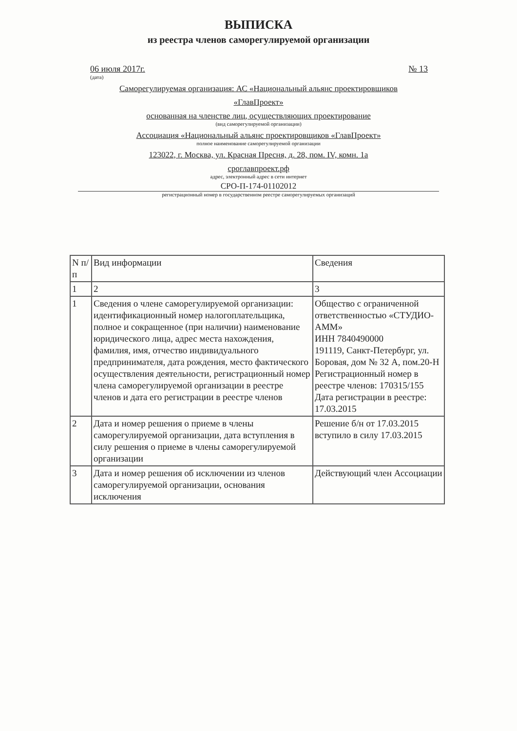ВЫПИСКА
из реестра членов саморегулируемой организации
06 июля 2017г. № 13
(дата)
Саморегулируемая организация: АС «Национальный альянс проектировщиков
«ГлавПроект»
основанная на членстве лиц, осуществляющих проектирование
(вид саморегулируемой организации)
Ассоциация «Национальный альянс проектировщиков «ГлавПроект»
полное наименование саморегулируемой организации
123022, г. Москва, ул. Красная Пресня, д. 28, пом. IV, комн. 1а
сроглавпроект.рф
адрес, электронный адрес в сети интернет
СРО-П-174-01102012
регистрационный номер в государственном реестре саморегулируемых организаций
| N п/п | Вид информации | Сведения |
| 1 | 2 | 3 |
| 1 | Сведения о члене саморегулируемой организации: идентификационный номер налогоплательщика, полное и сокращенное (при наличии) наименование юридического лица, адрес места нахождения, фамилия, имя, отчество индивидуального предпринимателя, дата рождения, место фактического осуществления деятельности, регистрационный номер члена саморегулируемой организации в реестре членов и дата его регистрации в реестре членов | Общество с ограниченной ответственностью «СТУДИО-АММ» ИНН 7840490000 191119, Санкт-Петербург, ул. Боровая, дом № 32 А, пом.20-Н Регистрационный номер в реестре членов: 170315/155 Дата регистрации в реестре: 17.03.2015 |
| 2 | Дата и номер решения о приеме в члены саморегулируемой организации, дата вступления в силу решения о приеме в члены саморегулируемой организации | Решение б/н от 17.03.2015 вступило в силу 17.03.2015 |
| 3 | Дата и номер решения об исключении из членов саморегулируемой организации, основания исключения | Действующий член Ассоциации |